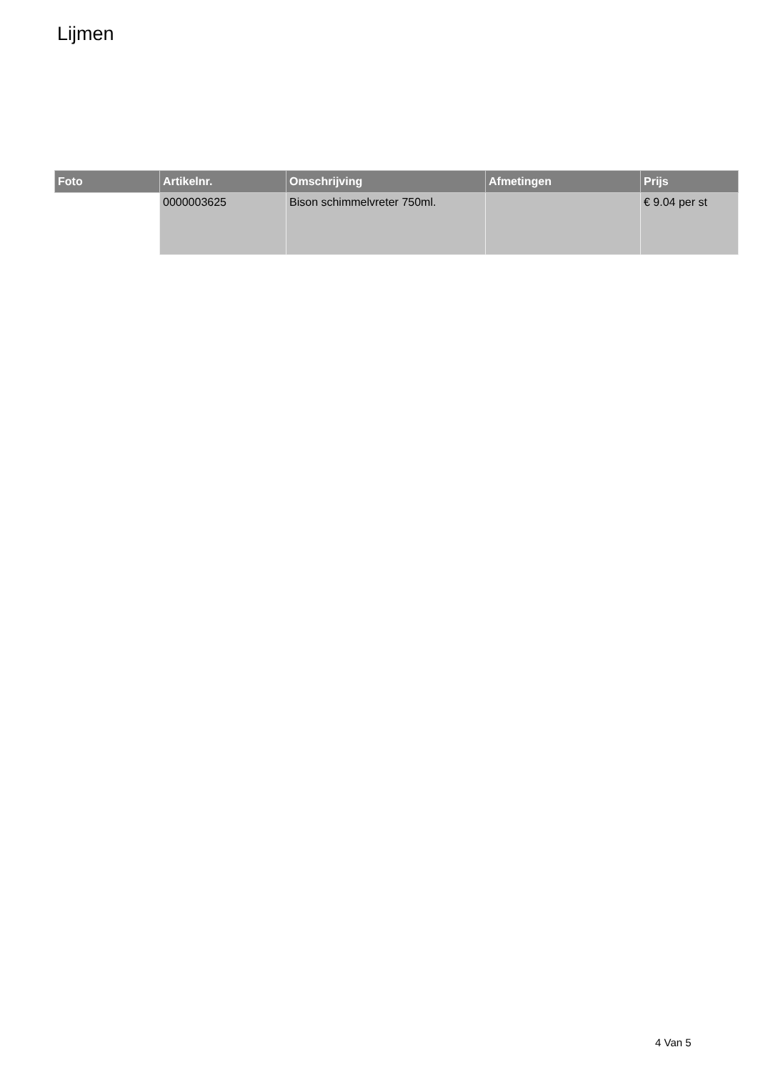Lijmen
| Foto | Artikelnr. | Omschrijving | Afmetingen | Prijs |
| --- | --- | --- | --- | --- |
| | 0000003625 | Bison schimmelvreter 750ml. | | € 9.04 per st |
4 Van 5